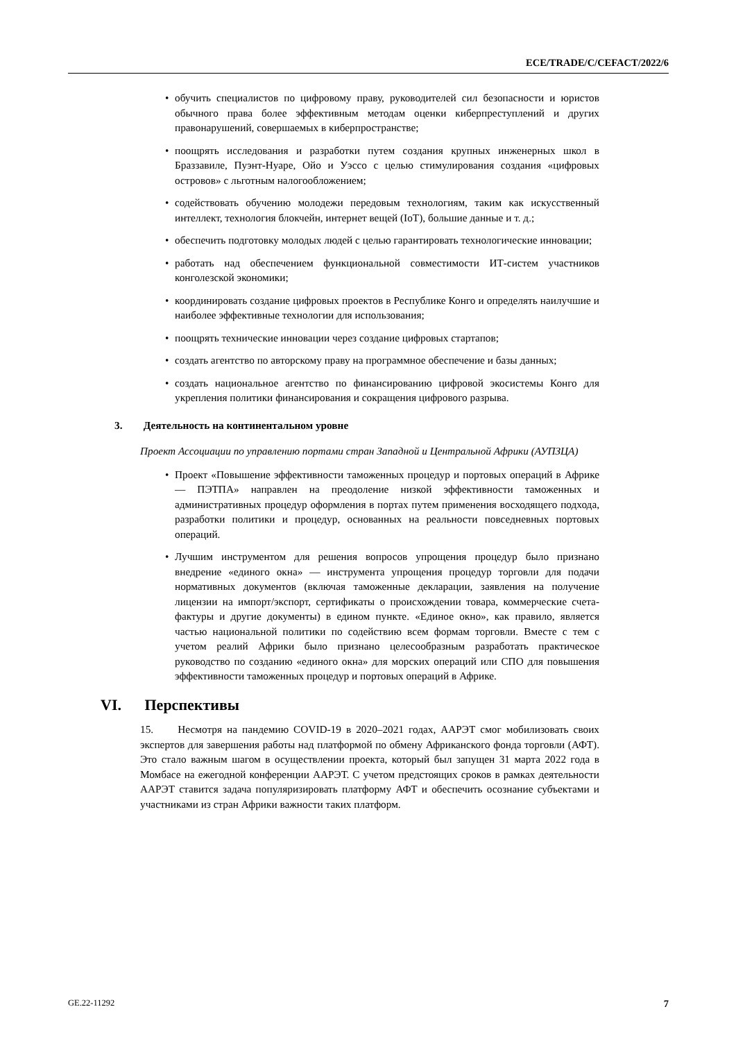ECE/TRADE/C/CEFACT/2022/6
• обучить специалистов по цифровому праву, руководителей сил безопасности и юристов обычного права более эффективным методам оценки киберпреступлений и других правонарушений, совершаемых в киберпространстве;
• поощрять исследования и разработки путем создания крупных инженерных школ в Браззавиле, Пуэнт-Нуаре, Ойо и Уэссо с целью стимулирования создания «цифровых островов» с льготным налогообложением;
• содействовать обучению молодежи передовым технологиям, таким как искусственный интеллект, технология блокчейн, интернет вещей (IoT), большие данные и т. д.;
• обеспечить подготовку молодых людей с целью гарантировать технологические инновации;
• работать над обеспечением функциональной совместимости ИТ-систем участников конголезской экономики;
• координировать создание цифровых проектов в Республике Конго и определять наилучшие и наиболее эффективные технологии для использования;
• поощрять технические инновации через создание цифровых стартапов;
• создать агентство по авторскому праву на программное обеспечение и базы данных;
• создать национальное агентство по финансированию цифровой экосистемы Конго для укрепления политики финансирования и сокращения цифрового разрыва.
3. Деятельность на континентальном уровне
Проект Ассоциации по управлению портами стран Западной и Центральной Африки (АУПЗЦА)
• Проект «Повышение эффективности таможенных процедур и портовых операций в Африке — ПЭТПА» направлен на преодоление низкой эффективности таможенных и административных процедур оформления в портах путем применения восходящего подхода, разработки политики и процедур, основанных на реальности повседневных портовых операций.
• Лучшим инструментом для решения вопросов упрощения процедур было признано внедрение «единого окна» — инструмента упрощения процедур торговли для подачи нормативных документов (включая таможенные декларации, заявления на получение лицензии на импорт/экспорт, сертификаты о происхождении товара, коммерческие счета-фактуры и другие документы) в едином пункте. «Единое окно», как правило, является частью национальной политики по содействию всем формам торговли. Вместе с тем с учетом реалий Африки было признано целесообразным разработать практическое руководство по созданию «единого окна» для морских операций или СПО для повышения эффективности таможенных процедур и портовых операций в Африке.
VI. Перспективы
15. Несмотря на пандемию COVID-19 в 2020–2021 годах, ААРЭТ смог мобилизовать своих экспертов для завершения работы над платформой по обмену Африканского фонда торговли (АФТ). Это стало важным шагом в осуществлении проекта, который был запущен 31 марта 2022 года в Момбасе на ежегодной конференции ААРЭТ. С учетом предстоящих сроков в рамках деятельности ААРЭТ ставится задача популяризировать платформу АФТ и обеспечить осознание субъектами и участниками из стран Африки важности таких платформ.
GE.22-11292 7